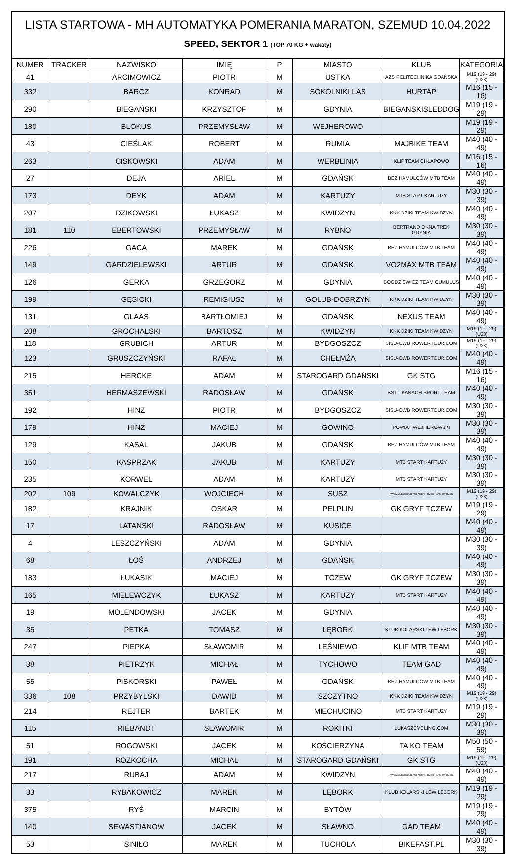LISTA STARTOWA - MH AUTOMATYKA POMERANIA MARATON, SZEMUD 10.04.2022
SPEED, SEKTOR 1 (TOP 70 KG + wakaty)
| NUMER | TRACKER | NAZWISKO | IMIĘ | P | MIASTO | KLUB | KATEGORIA |
| --- | --- | --- | --- | --- | --- | --- | --- |
| 41 | | ARCIMOWICZ | PIOTR | M | USTKA | AZS POLITECHNIKA GDAŃSKA | M19 (19 - 29) (U23) |
| 332 | | BARCZ | KONRAD | M | SOKOLNIKI LAS | HURTAP | M16 (15 - 16) |
| 290 | | BIEGAŃSKI | KRZYSZTOF | M | GDYNIA | BIEGANSKISLEDDOG | M19 (19 - 29) |
| 180 | | BLOKUS | PRZEMYSŁAW | M | WEJHEROWO | | M19 (19 - 29) |
| 43 | | CIEŚLAK | ROBERT | M | RUMIA | MAJBIKE TEAM | M40 (40 - 49) |
| 263 | | CISKOWSKI | ADAM | M | WERBLINIA | KLIF TEAM CHŁAPOWO | M16 (15 - 16) |
| 27 | | DEJA | ARIEL | M | GDAŃSK | BEZ HAMULCÓW MTB TEAM | M40 (40 - 49) |
| 173 | | DEYK | ADAM | M | KARTUZY | MTB START KARTUZY | M30 (30 - 39) |
| 207 | | DZIKOWSKI | ŁUKASZ | M | KWIDZYN | KKK DZIKI TEAM KWIDZYN | M40 (40 - 49) |
| 181 | 110 | EBERTOWSKI | PRZEMYSŁAW | M | RYBNO | BERTRAND OKNA TREK GDYNIA | M30 (30 - 39) |
| 226 | | GACA | MAREK | M | GDAŃSK | BEZ HAMULCÓW MTB TEAM | M40 (40 - 49) |
| 149 | | GARDZIELEWSKI | ARTUR | M | GDAŃSK | VO2MAX MTB TEAM | M40 (40 - 49) |
| 126 | | GERKA | GRZEGORZ | M | GDYNIA | BOGDZIEWICZ TEAM CUMULUS | M40 (40 - 49) |
| 199 | | GĘSICKI | REMIGIUSZ | M | GOLUB-DOBRZYŃ | KKK DZIKI TEAM KWIDZYN | M30 (30 - 39) |
| 131 | | GLAAS | BARTŁOMIEJ | M | GDAŃSK | NEXUS TEAM | M40 (40 - 49) |
| 208 | | GROCHALSKI | BARTOSZ | M | KWIDZYN | KKK DZIKI TEAM KWIDZYN | M19 (19 - 29) (U23) |
| 118 | | GRUBICH | ARTUR | M | BYDGOSZCZ | SISU-OWB ROWERTOUR.COM | M19 (19 - 29) (U23) |
| 123 | | GRUSZCZYŃSKI | RAFAŁ | M | CHEŁMŻA | SISU-OWB ROWERTOUR.COM | M40 (40 - 49) |
| 215 | | HERCKE | ADAM | M | STAROGARD GDAŃSKI | GK STG | M16 (15 - 16) |
| 351 | | HERMASZEWSKI | RADOSŁAW | M | GDAŃSK | BST - BANACH SPORT TEAM | M40 (40 - 49) |
| 192 | | HINZ | PIOTR | M | BYDGOSZCZ | SISU-OWB ROWERTOUR.COM | M30 (30 - 39) |
| 179 | | HINZ | MACIEJ | M | GOWINO | POWIAT WEJHEROWSKI | M30 (30 - 39) |
| 129 | | KASAL | JAKUB | M | GDAŃSK | BEZ HAMULCÓW MTB TEAM | M40 (40 - 49) |
| 150 | | KASPRZAK | JAKUB | M | KARTUZY | MTB START KARTUZY | M30 (30 - 39) |
| 235 | | KORWEL | ADAM | M | KARTUZY | MTB START KARTUZY | M30 (30 - 39) |
| 202 | 109 | KOWALCZYK | WOJCIECH | M | SUSZ | KWIDZYŃSKI KLUB KOLARSKI - DZIKI TEAM KWIDZYN | M19 (19 - 29) (U23) |
| 182 | | KRAJNIK | OSKAR | M | PELPLIN | GK GRYF TCZEW | M19 (19 - 29) |
| 17 | | LATAŃSKI | RADOSŁAW | M | KUSICE | | M40 (40 - 49) |
| 4 | | LESZCZYŃSKI | ADAM | M | GDYNIA | | M30 (30 - 39) |
| 68 | | ŁOŚ | ANDRZEJ | M | GDAŃSK | | M40 (40 - 49) |
| 183 | | ŁUKASIK | MACIEJ | M | TCZEW | GK GRYF TCZEW | M30 (30 - 39) |
| 165 | | MIELEWCZYK | ŁUKASZ | M | KARTUZY | MTB START KARTUZY | M40 (40 - 49) |
| 19 | | MOLENDOWSKI | JACEK | M | GDYNIA | | M40 (40 - 49) |
| 35 | | PETKA | TOMASZ | M | LĘBORK | KLUB KOLARSKI LEW LĘBORK | M30 (30 - 39) |
| 247 | | PIEPKA | SŁAWOMIR | M | LEŚNIEWO | KLIF MTB TEAM | M40 (40 - 49) |
| 38 | | PIETRZYK | MICHAŁ | M | TYCHOWO | TEAM GAD | M40 (40 - 49) |
| 55 | | PISKORSKI | PAWEŁ | M | GDAŃSK | BEZ HAMULCÓW MTB TEAM | M40 (40 - 49) |
| 336 | 108 | PRZYBYLSKI | DAWID | M | SZCZYTNO | KKK DZIKI TEAM KWIDZYN | M19 (19 - 29) (U23) |
| 214 | | REJTER | BARTEK | M | MIECHUCINO | MTB START KARTUZY | M19 (19 - 29) |
| 115 | | RIEBANDT | SLAWOMIR | M | ROKITKI | LUKASZCYCLING.COM | M30 (30 - 39) |
| 51 | | ROGOWSKI | JACEK | M | KOŚCIERZYNA | TA KO TEAM | M50 (50 - 59) |
| 191 | | ROZKOCHA | MICHAL | M | STAROGARD GDAŃSKI | GK STG | M19 (19 - 29) (U23) |
| 217 | | RUBAJ | ADAM | M | KWIDZYN | KWIDZYŃSKI KLUB KOLARSKI - DZIKI TEAM KWIDZYN | M40 (40 - 49) |
| 33 | | RYBAKOWICZ | MAREK | M | LĘBORK | KLUB KOLARSKI LEW LĘBORK | M19 (19 - 29) |
| 375 | | RYŚ | MARCIN | M | BYTÓW | | M19 (19 - 29) |
| 140 | | SEWASTIANOW | JACEK | M | SŁAWNO | GAD TEAM | M40 (40 - 49) |
| 53 | | SINIŁO | MAREK | M | TUCHOLA | BIKEFAST.PL | M30 (30 - 39) |